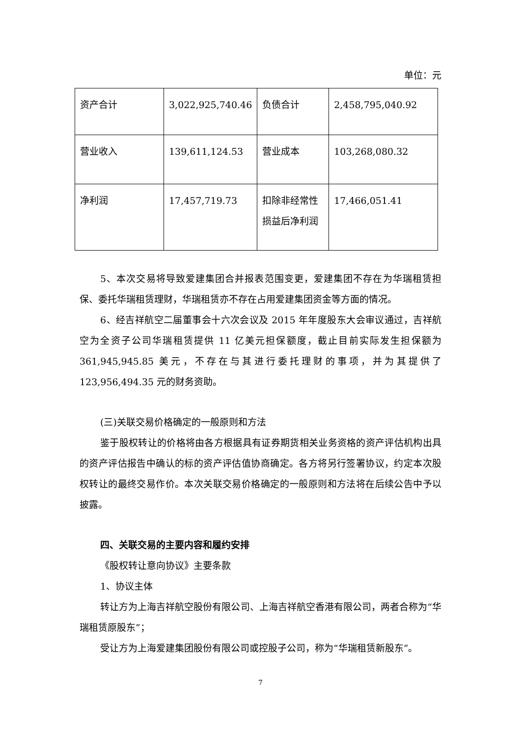单位：元
| 资产合计 | 3,022,925,740.46 | 负债合计 | 2,458,795,040.92 |
| 营业收入 | 139,611,124.53 | 营业成本 | 103,268,080.32 |
| 净利润 | 17,457,719.73 | 扣除非经常性损益后净利润 | 17,466,051.41 |
5、本次交易将导致爱建集团合并报表范围变更，爱建集团不存在为华瑞租赁担保、委托华瑞租赁理财，华瑞租赁亦不存在占用爱建集团资金等方面的情况。
6、经吉祥航空二届董事会十六次会议及 2015 年年度股东大会审议通过，吉祥航空为全资子公司华瑞租赁提供 11 亿美元担保额度，截止目前实际发生担保额为 361,945,945.85 美元，不存在与其进行委托理财的事项，并为其提供了 123,956,494.35 元的财务资助。
(三)关联交易价格确定的一般原则和方法
鉴于股权转让的价格将由各方根据具有证券期货相关业务资格的资产评估机构出具的资产评估报告中确认的标的资产评估值协商确定。各方将另行签署协议，约定本次股权转让的最终交易作价。本次关联交易价格确定的一般原则和方法将在后续公告中予以披露。
四、关联交易的主要内容和履约安排
《股权转让意向协议》主要条款
1、协议主体
转让方为上海吉祥航空股份有限公司、上海吉祥航空香港有限公司，两者合称为“华瑞租赁原股东”；
受让方为上海爱建集团股份有限公司或控股子公司，称为“华瑞租赁新股东”。
7